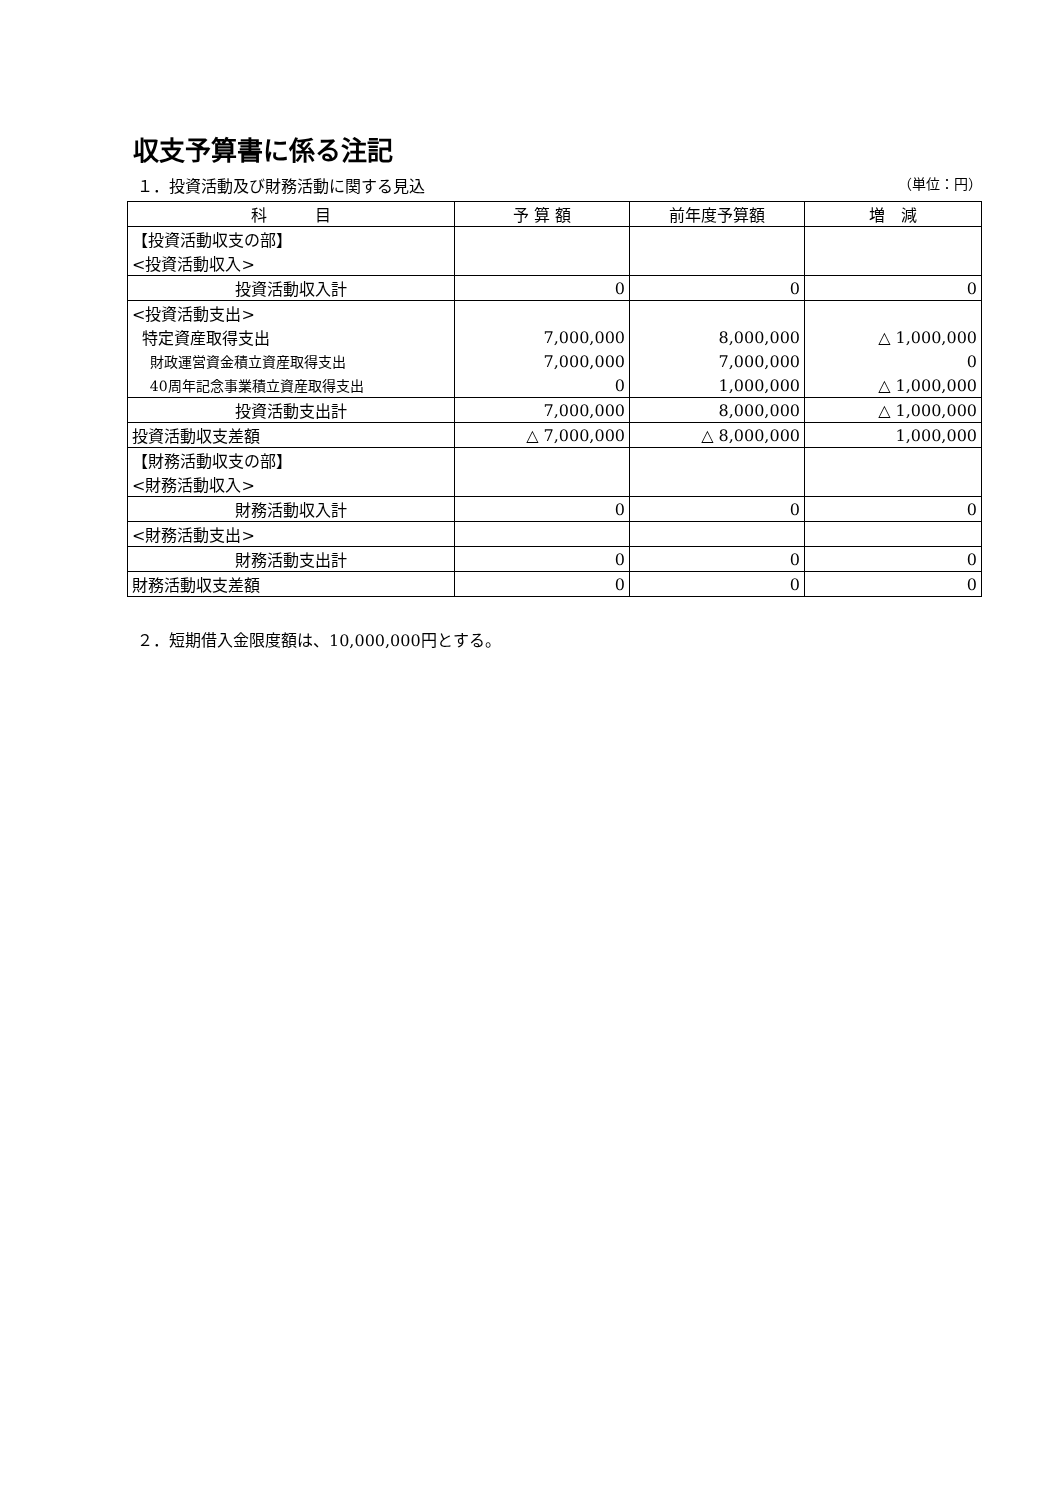収支予算書に係る注記
１．投資活動及び財務活動に関する見込 （単位：円）
| 科 目 | 予 算 額 | 前年度予算額 | 増 減 |
| --- | --- | --- | --- |
| 【投資活動収支の部】 | | | |
| <投資活動収入> | | | |
| 投資活動収入計 | 0 | 0 | 0 |
| <投資活動支出> | | | |
| 特定資産取得支出 | 7,000,000 | 8,000,000 | △ 1,000,000 |
| 財政運営資金積立資産取得支出 | 7,000,000 | 7,000,000 | 0 |
| 40周年記念事業積立資産取得支出 | 0 | 1,000,000 | △ 1,000,000 |
| 投資活動支出計 | 7,000,000 | 8,000,000 | △ 1,000,000 |
| 投資活動収支差額 | △ 7,000,000 | △ 8,000,000 | 1,000,000 |
| 【財務活動収支の部】 | | | |
| <財務活動収入> | | | |
| 財務活動収入計 | 0 | 0 | 0 |
| <財務活動支出> | | | |
| 財務活動支出計 | 0 | 0 | 0 |
| 財務活動収支差額 | 0 | 0 | 0 |
２．短期借入金限度額は、10,000,000円とする。